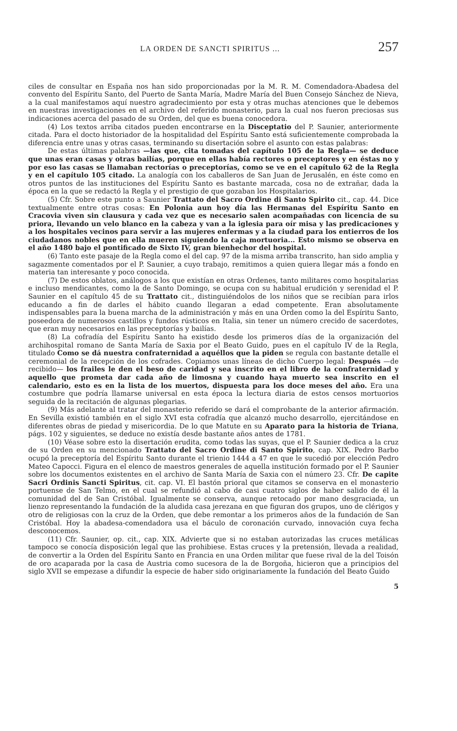LA ORDEN DE SANCTI SPIRITUS ... 257
ciles de consultar en España nos han sido proporcionadas por la M. R. M. Comendadora-Abadesa del convento del Espíritu Santo, del Puerto de Santa María, Madre María del Buen Consejo Sánchez de Nieva, a la cual manifestamos aquí nuestro agradecimiento por esta y otras muchas atenciones que le debemos en nuestras investigaciones en el archivo del referido monasterio, para la cual nos fueron preciosas sus indicaciones acerca del pasado de su Orden, del que es buena conocedora.
(4) Los textos arriba citados pueden encontrarse en la Disceptatio del P. Saunier, anteriormente citada. Para el docto historiador de la hospitalidad del Espíritu Santo está suficientemente comprobada la diferencia entre unas y otras casas, terminando su disertación sobre el asunto con estas palabras:
De estas últimas palabras —las que, cita tomadas del capítulo 105 de la Regla— se deduce que unas eran casas y otras bailías, porque en ellas había rectores o preceptores y en éstas no y por eso las casas se llamaban rectorías o preceptorías, como se ve en el capítulo 62 de la Regla y en el capítulo 105 citado. La analogía con los caballeros de San Juan de Jerusalén, en éste como en otros puntos de las instituciones del Espíritu Santo es bastante marcada, cosa no de extrañar, dada la época en la que se redactó la Regla y el prestigio de que gozaban los Hospitalarios.
(5) Cfr. Sobre este punto a Saunier Trattato del Sacro Ordine di Santo Spirito cit., cap. 44. Dice textualmente entre otras cosas: En Polonia aun hoy día las Hermanas del Espíritu Santo en Cracovia viven sin clausura y cada vez que es necesario salen acompañadas con licencia de su priora, llevando un velo blanco en la cabeza y van a la iglesia para oír misa y las predicaciones y a los hospitales vecinos para servir a las mujeres enfermas y a la ciudad para los entierros de los ciudadanos nobles que en ella mueren siguiendo la caja mortuoria... Esto mismo se observa en el año 1480 bajo el pontificado de Sixto IV, gran bienhechor del hospital.
(6) Tanto este pasaje de la Regla como el del cap. 97 de la misma arriba transcrito, han sido amplia y sagazmente comentados por el P. Saunier, a cuyo trabajo, remitimos a quien quiera llegar más a fondo en materia tan interesante y poco conocida.
(7) De estos oblatos, análogos a los que existían en otras Ordenes, tanto militares como hospitalarias e incluso mendicantes, como la de Santo Domingo, se ocupa con su habitual erudición y serenidad el P. Saunier en el capítulo 45 de su Trattato cit., distinguiéndolos de los niños que se recibían para irlos educando a fin de darles el hábito cuando llegaran a edad competente. Eran absolutamente indispensables para la buena marcha de la administración y más en una Orden como la del Espíritu Santo, poseedora de numerosos castillos y fundos rústicos en Italia, sin tener un número crecido de sacerdotes, que eran muy necesarios en las preceptorías y bailías.
(8) La cofradía del Espíritu Santo ha existido desde los primeros días de la organización del archihospital romano de Santa María de Saxia por el Beato Guido, pues en el capítulo IV de la Regla, titulado Como se dá nuestra confraternidad a aquéllos que la piden se regula con bastante detalle el ceremonial de la recepción de los cofrades. Copiamos unas líneas de dicho Cuerpo legal: Después —de recibido— los frailes le den el beso de caridad y sea inscrito en el libro de la confraternidad y aquello que prometa dar cada año de limosna y cuando haya muerto sea inscrito en el calendario, esto es en la lista de los muertos, dispuesta para los doce meses del año. Era una costumbre que podría llamarse universal en esta época la lectura diaria de estos censos mortuorios seguida de la recitación de algunas plegarias.
(9) Más adelante al tratar del monasterio referido se dará el comprobante de la anterior afirmación. En Sevilla existió también en el siglo XVI esta cofradía que alcanzó mucho desarrollo, ejercitándose en diferentes obras de piedad y misericordia. De lo que Matute en su Aparato para la historia de Triana, págs. 102 y siguientes, se deduce no existía desde bastante años antes de 1781.
(10) Véase sobre esto la disertación erudita, como todas las suyas, que el P. Saunier dedica a la cruz de su Orden en su mencionado Trattato del Sacro Ordine di Santo Spirito, cap. XIX. Pedro Barbo ocupó la preceptoría del Espíritu Santo durante el trienio 1444 a 47 en que le sucedió por elección Pedro Mateo Capocci. Figura en el elenco de maestros generales de aquella institución formado por el P. Saunier sobre los documentos existentes en el archivo de Santa María de Saxia con el número 23. Cfr. De capite Sacri Ordinis Sancti Spiritus, cit. cap. VI. El bastón prioral que citamos se conserva en el monasterio portuense de San Telmo, en el cual se refundió al cabo de casi cuatro siglos de haber salido de él la comunidad del de San Cristóbal. Igualmente se conserva, aunque retocado por mano desgraciada, un lienzo representando la fundación de la aludida casa jerezana en que figuran dos grupos, uno de clérigos y otro de religiosas con la cruz de la Orden, que debe remontar a los primeros años de la fundación de San Cristóbal. Hoy la abadesa-comendadora usa el báculo de coronación curvado, innovación cuya fecha desconocemos.
(11) Cfr. Saunier, op. cit., cap. XIX. Advierte que si no estaban autorizadas las cruces metálicas tampoco se conocía disposición legal que las prohibiese. Estas cruces y la pretensión, llevada a realidad, de convertir a la Orden del Espíritu Santo en Francia en una Orden militar que fuese rival de la del Toisón de oro acaparada por la casa de Austria como sucesora de la de Borgoña, hicieron que a principios del siglo XVII se empezase a difundir la especie de haber sido originariamente la fundación del Beato Guido
5